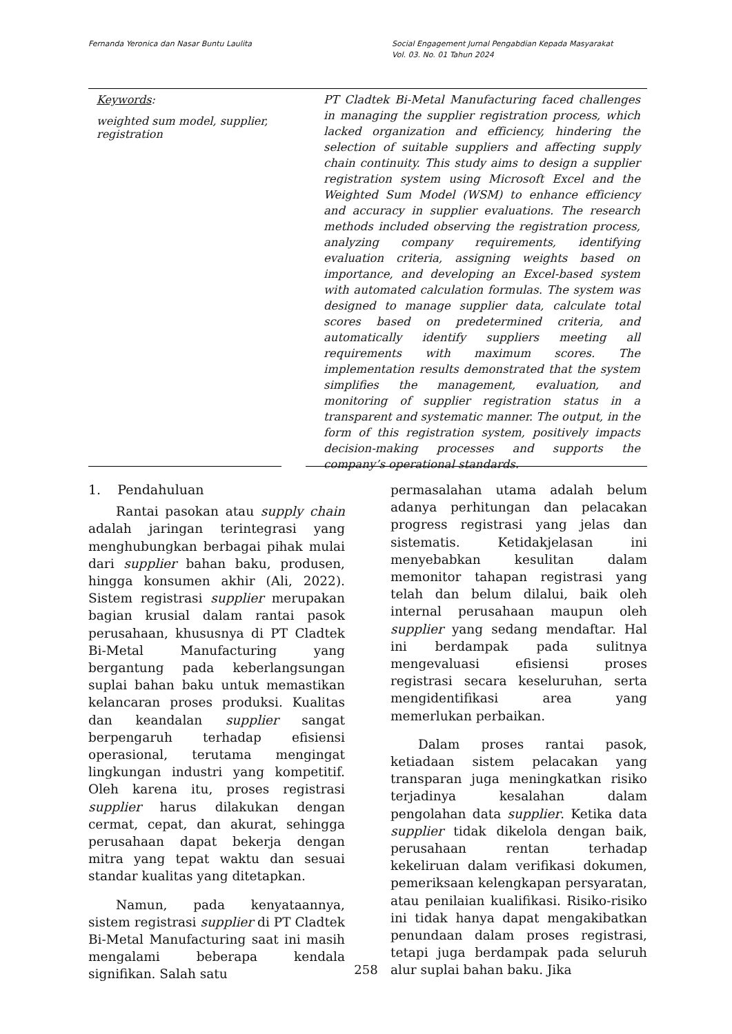Fernanda Yeronica dan Nasar Buntu Laulita
Social Engagement Jurnal Pengabdian Kepada Masyarakat
Vol. 03. No. 01 Tahun 2024
Keywords:
weighted sum model, supplier, registration
PT Cladtek Bi-Metal Manufacturing faced challenges in managing the supplier registration process, which lacked organization and efficiency, hindering the selection of suitable suppliers and affecting supply chain continuity. This study aims to design a supplier registration system using Microsoft Excel and the Weighted Sum Model (WSM) to enhance efficiency and accuracy in supplier evaluations. The research methods included observing the registration process, analyzing company requirements, identifying evaluation criteria, assigning weights based on importance, and developing an Excel-based system with automated calculation formulas. The system was designed to manage supplier data, calculate total scores based on predetermined criteria, and automatically identify suppliers meeting all requirements with maximum scores. The implementation results demonstrated that the system simplifies the management, evaluation, and monitoring of supplier registration status in a transparent and systematic manner. The output, in the form of this registration system, positively impacts decision-making processes and supports the company’s operational standards.
1. Pendahuluan
Rantai pasokan atau supply chain adalah jaringan terintegrasi yang menghubungkan berbagai pihak mulai dari supplier bahan baku, produsen, hingga konsumen akhir (Ali, 2022). Sistem registrasi supplier merupakan bagian krusial dalam rantai pasok perusahaan, khususnya di PT Cladtek Bi-Metal Manufacturing yang bergantung pada keberlangsungan suplai bahan baku untuk memastikan kelancaran proses produksi. Kualitas dan keandalan supplier sangat berpengaruh terhadap efisiensi operasional, terutama mengingat lingkungan industri yang kompetitif. Oleh karena itu, proses registrasi supplier harus dilakukan dengan cermat, cepat, dan akurat, sehingga perusahaan dapat bekerja dengan mitra yang tepat waktu dan sesuai standar kualitas yang ditetapkan.
Namun, pada kenyataannya, sistem registrasi supplier di PT Cladtek Bi-Metal Manufacturing saat ini masih mengalami beberapa kendala signifikan. Salah satu
permasalahan utama adalah belum adanya perhitungan dan pelacakan progress registrasi yang jelas dan sistematis. Ketidakjelasan ini menyebabkan kesulitan dalam memonitor tahapan registrasi yang telah dan belum dilalui, baik oleh internal perusahaan maupun oleh supplier yang sedang mendaftar. Hal ini berdampak pada sulitnya mengevaluasi efisiensi proses registrasi secara keseluruhan, serta mengidentifikasi area yang memerlukan perbaikan.
Dalam proses rantai pasok, ketiadaan sistem pelacakan yang transparan juga meningkatkan risiko terjadinya kesalahan dalam pengolahan data supplier. Ketika data supplier tidak dikelola dengan baik, perusahaan rentan terhadap kekeliruan dalam verifikasi dokumen, pemeriksaan kelengkapan persyaratan, atau penilaian kualifikasi. Risiko-risiko ini tidak hanya dapat mengakibatkan penundaan dalam proses registrasi, tetapi juga berdampak pada seluruh alur suplai bahan baku. Jika
258